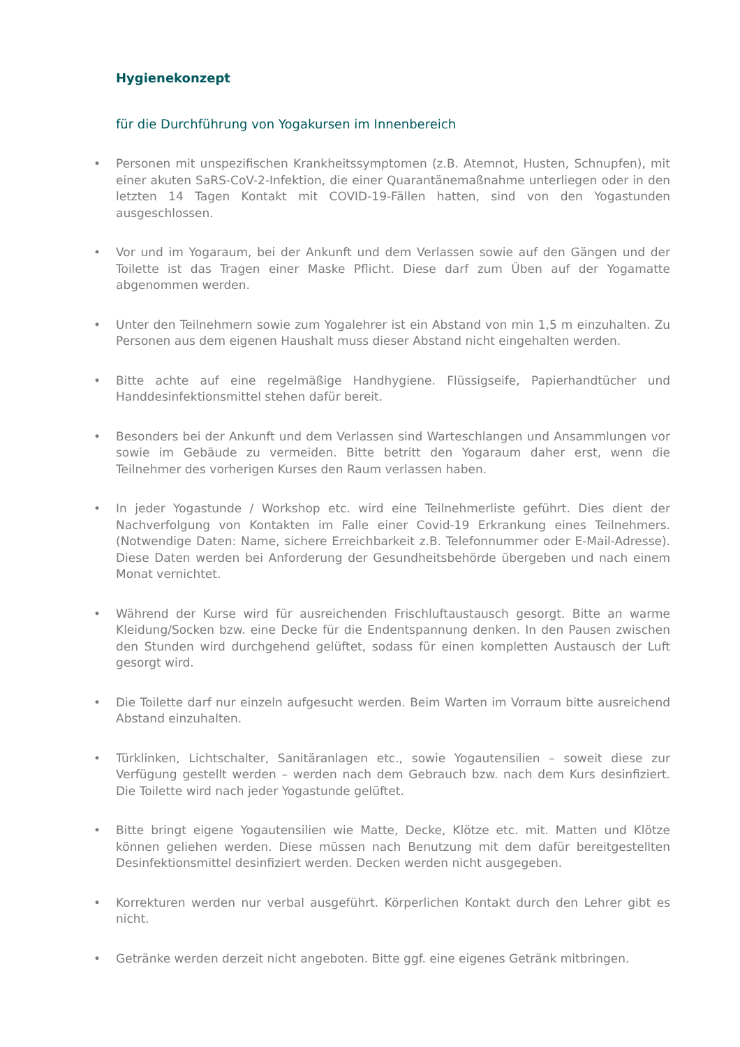Hygienekonzept
für die Durchführung von Yogakursen im Innenbereich
• Personen mit unspezifischen Krankheitssymptomen (z.B. Atemnot, Husten, Schnupfen), mit einer akuten SaRS-CoV-2-Infektion, die einer Quarantänemaßnahme unterliegen oder in den letzten 14 Tagen Kontakt mit COVID-19-Fällen hatten, sind von den Yogastunden ausgeschlossen.
• Vor und im Yogaraum, bei der Ankunft und dem Verlassen sowie auf den Gängen und der Toilette ist das Tragen einer Maske Pflicht. Diese darf zum Üben auf der Yogamatte abgenommen werden.
• Unter den Teilnehmern sowie zum Yogalehrer ist ein Abstand von min 1,5 m einzuhalten. Zu Personen aus dem eigenen Haushalt muss dieser Abstand nicht eingehalten werden.
• Bitte achte auf eine regelmäßige Handhygiene. Flüssigseife, Papierhandtücher und Handdesinfektionsmittel stehen dafür bereit.
• Besonders bei der Ankunft und dem Verlassen sind Warteschlangen und Ansammlungen vor sowie im Gebäude zu vermeiden. Bitte betritt den Yogaraum daher erst, wenn die Teilnehmer des vorherigen Kurses den Raum verlassen haben.
• In jeder Yogastunde / Workshop etc. wird eine Teilnehmerliste geführt. Dies dient der Nachverfolgung von Kontakten im Falle einer Covid-19 Erkrankung eines Teilnehmers. (Notwendige Daten: Name, sichere Erreichbarkeit z.B. Telefonnummer oder E-Mail-Adresse). Diese Daten werden bei Anforderung der Gesundheitsbehörde übergeben und nach einem Monat vernichtet.
• Während der Kurse wird für ausreichenden Frischluftaustausch gesorgt. Bitte an warme Kleidung/Socken bzw. eine Decke für die Endentspannung denken. In den Pausen zwischen den Stunden wird durchgehend gelüftet, sodass für einen kompletten Austausch der Luft gesorgt wird.
• Die Toilette darf nur einzeln aufgesucht werden. Beim Warten im Vorraum bitte ausreichend Abstand einzuhalten.
• Türklinken, Lichtschalter, Sanitäranlagen etc., sowie Yogautensilien – soweit diese zur Verfügung gestellt werden – werden nach dem Gebrauch bzw. nach dem Kurs desinfiziert. Die Toilette wird nach jeder Yogastunde gelüftet.
• Bitte bringt eigene Yogautensilien wie Matte, Decke, Klötze etc. mit. Matten und Klötze können geliehen werden. Diese müssen nach Benutzung mit dem dafür bereitgestellten Desinfektionsmittel desinfiziert werden. Decken werden nicht ausgegeben.
• Korrekturen werden nur verbal ausgeführt. Körperlichen Kontakt durch den Lehrer gibt es nicht.
• Getränke werden derzeit nicht angeboten. Bitte ggf. eine eigenes Getränk mitbringen.